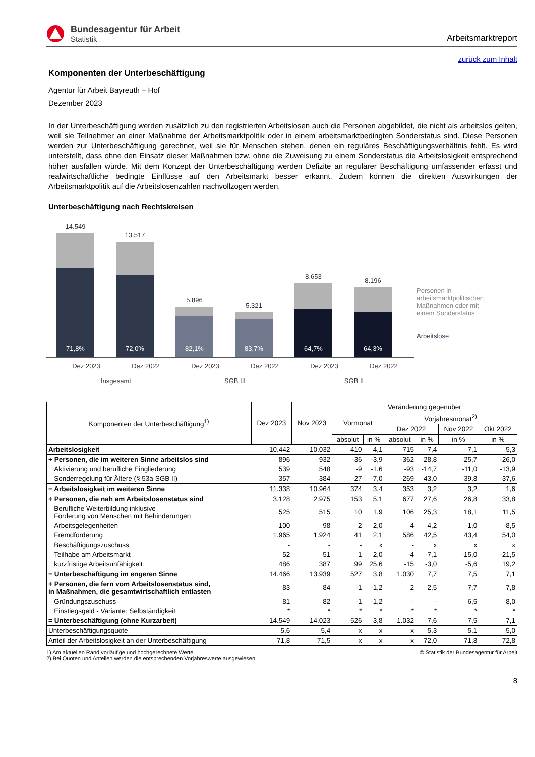Bundesagentur für Arbeit
Statistik
Arbeitsmarktreport
zurück zum Inhalt
Komponenten der Unterbeschäftigung
Agentur für Arbeit Bayreuth – Hof
Dezember 2023
In der Unterbeschäftigung werden zusätzlich zu den registrierten Arbeitslosen auch die Personen abgebildet, die nicht als arbeitslos gelten, weil sie Teilnehmer an einer Maßnahme der Arbeitsmarktpolitik oder in einem arbeitsmarktbedingten Sonderstatus sind. Diese Personen werden zur Unterbeschäftigung gerechnet, weil sie für Menschen stehen, denen ein reguläres Beschäftigungsverhältnis fehlt. Es wird unterstellt, dass ohne den Einsatz dieser Maßnahmen bzw. ohne die Zuweisung zu einem Sonderstatus die Arbeitslosigkeit entsprechend höher ausfallen würde. Mit dem Konzept der Unterbeschäftigung werden Defizite an regulärer Beschäftigung umfassender erfasst und realwirtschaftliche bedingte Einflüsse auf den Arbeitsmarkt besser erkannt. Zudem können die direkten Auswirkungen der Arbeitsmarktpolitik auf die Arbeitslosenzahlen nachvollzogen werden.
Unterbeschäftigung nach Rechtskreisen
14.549
71,8%
13.517
72,0%
5.896
82,1%
5.321
83,7%
8.653
64,7%
8.196
64,3%
Dez 2023 Dez 2022 Dez 2023 Dez 2022 Dez 2023 Dez 2022
Insgesamt SGB III SGB II
Personen in arbeitsmarktpolitischen Maßnahmen oder mit einem Sonderstatus
Arbeitslose
| Komponenten der Unterbeschäftigung<sup>1)</sup> | Dez 2023 | Nov 2023 | Veränderung gegenüber | | | | | |
| --- | --- | --- | --- | --- | --- | --- | --- | --- |
| | | | Vormonat | | Vorjahresmonat<sup>2)</sup> | | | |
| | | | | | Dez 2022 | | Nov 2022 | Okt 2022 |
| | | | absolut | in % | absolut | in % | in % | in % |
| Arbeitslosigkeit | 10.442 | 10.032 | 410 | 4,1 | 715 | 7,4 | 7,1 | 5,3 |
| + Personen, die im weiteren Sinne arbeitslos sind | 896 | 932 | -36 | -3,9 | -362 | -28,8 | -25,7 | -26,0 |
| Aktivierung und berufliche Eingliederung | 539 | 548 | -9 | -1,6 | -93 | -14,7 | -11,0 | -13,9 |
| Sonderregelung für Ältere (§ 53a SGB II) | 357 | 384 | -27 | -7,0 | -269 | -43,0 | -39,8 | -37,6 |
| = Arbeitslosigkeit im weiteren Sinne | 11.338 | 10.964 | 374 | 3,4 | 353 | 3,2 | 3,2 | 1,6 |
| + Personen, die nah am Arbeitslosenstatus sind | 3.128 | 2.975 | 153 | 5,1 | 677 | 27,6 | 26,8 | 33,8 |
| Berufliche Weiterbildung inklusive Förderung von Menschen mit Behinderungen | 525 | 515 | 10 | 1,9 | 106 | 25,3 | 18,1 | 11,5 |
| Arbeitsgelegenheiten | 100 | 98 | 2 | 2,0 | 4 | 4,2 | -1,0 | -8,5 |
| Fremdförderung | 1.965 | 1.924 | 41 | 2,1 | 586 | 42,5 | 43,4 | 54,0 |
| Beschäftigungszuschuss | - | - | - | x | - | x | x | x |
| Teilhabe am Arbeitsmarkt | 52 | 51 | 1 | 2,0 | -4 | -7,1 | -15,0 | -21,5 |
| kurzfristige Arbeitsunfähigkeit | 486 | 387 | 99 | 25,6 | -15 | -3,0 | -5,6 | 19,2 |
| = Unterbeschäftigung im engeren Sinne | 14.466 | 13.939 | 527 | 3,8 | 1.030 | 7,7 | 7,5 | 7,1 |
| + Personen, die fern vom Arbeitslosenstatus sind, in Maßnahmen, die gesamtwirtschaftlich entlasten | 83 | 84 | -1 | -1,2 | 2 | 2,5 | 7,7 | 7,8 |
| Gründungszuschuss | 81 | 82 | -1 | -1,2 | - | - | 6,5 | 8,0 |
| Einstiegsgeld - Variante: Selbständigkeit | * | * | * | * | * | * | * | * |
| = Unterbeschäftigung (ohne Kurzarbeit) | 14.549 | 14.023 | 526 | 3,8 | 1.032 | 7,6 | 7,5 | 7,1 |
| Unterbeschäftigungsquote | 5,6 | 5,4 | x | x | x | 5,3 | 5,1 | 5,0 |
| Anteil der Arbeitslosigkeit an der Unterbeschäftigung | 71,8 | 71,5 | x | x | x | 72,0 | 71,8 | 72,8 |
1) Am aktuellen Rand vorläufige und hochgerechnete Werte.
2) Bei Quoten und Anteilen werden die entsprechenden Vorjahreswerte ausgewiesen.
© Statistik der Bundesagentur für Arbeit
8